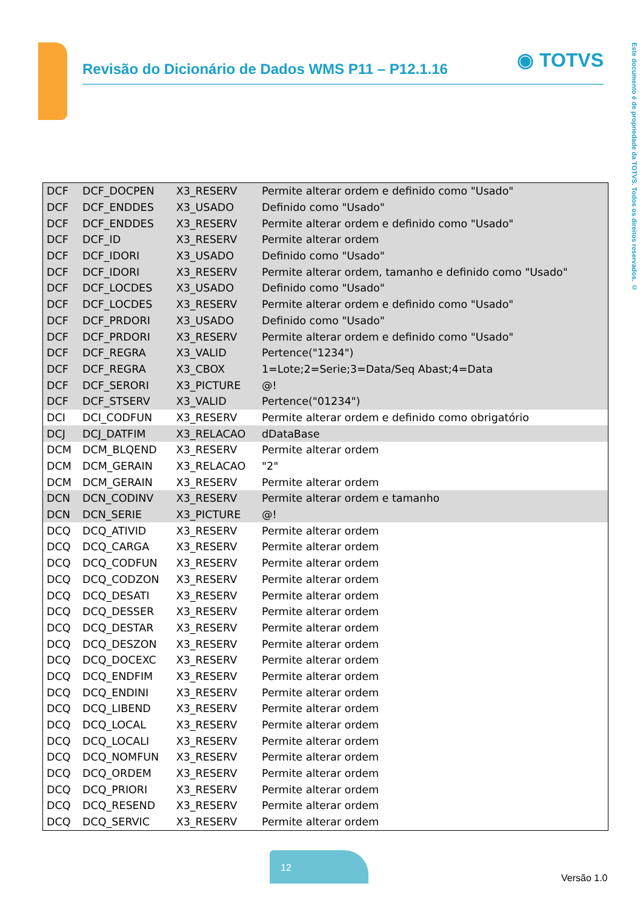Revisão do Dicionário de Dados WMS P11 – P12.1.16
◉ TOTVS
Este documento é de propriedade da TOTVS. Todos os direitos reservados. ©
| DCF | DCF_DOCPEN | X3_RESERV | Permite alterar ordem e definido como "Usado" |
| DCF | DCF_ENDDES | X3_USADO | Definido como "Usado" |
| DCF | DCF_ENDDES | X3_RESERV | Permite alterar ordem e definido como "Usado" |
| DCF | DCF_ID | X3_RESERV | Permite alterar ordem |
| DCF | DCF_IDORI | X3_USADO | Definido como "Usado" |
| DCF | DCF_IDORI | X3_RESERV | Permite alterar ordem, tamanho e definido como "Usado" |
| DCF | DCF_LOCDES | X3_USADO | Definido como "Usado" |
| DCF | DCF_LOCDES | X3_RESERV | Permite alterar ordem e definido como "Usado" |
| DCF | DCF_PRDORI | X3_USADO | Definido como "Usado" |
| DCF | DCF_PRDORI | X3_RESERV | Permite alterar ordem e definido como "Usado" |
| DCF | DCF_REGRA | X3_VALID | Pertence("1234") |
| DCF | DCF_REGRA | X3_CBOX | 1=Lote;2=Serie;3=Data/Seq Abast;4=Data |
| DCF | DCF_SERORI | X3_PICTURE | @! |
| DCF | DCF_STSERV | X3_VALID | Pertence("01234") |
| DCI | DCI_CODFUN | X3_RESERV | Permite alterar ordem e definido como obrigatório |
| DCJ | DCJ_DATFIM | X3_RELACAO | dDataBase |
| DCM | DCM_BLQEND | X3_RESERV | Permite alterar ordem |
| DCM | DCM_GERAIN | X3_RELACAO | "2" |
| DCM | DCM_GERAIN | X3_RESERV | Permite alterar ordem |
| DCN | DCN_CODINV | X3_RESERV | Permite alterar ordem e tamanho |
| DCN | DCN_SERIE | X3_PICTURE | @! |
| DCQ | DCQ_ATIVID | X3_RESERV | Permite alterar ordem |
| DCQ | DCQ_CARGA | X3_RESERV | Permite alterar ordem |
| DCQ | DCQ_CODFUN | X3_RESERV | Permite alterar ordem |
| DCQ | DCQ_CODZON | X3_RESERV | Permite alterar ordem |
| DCQ | DCQ_DESATI | X3_RESERV | Permite alterar ordem |
| DCQ | DCQ_DESSER | X3_RESERV | Permite alterar ordem |
| DCQ | DCQ_DESTAR | X3_RESERV | Permite alterar ordem |
| DCQ | DCQ_DESZON | X3_RESERV | Permite alterar ordem |
| DCQ | DCQ_DOCEXC | X3_RESERV | Permite alterar ordem |
| DCQ | DCQ_ENDFIM | X3_RESERV | Permite alterar ordem |
| DCQ | DCQ_ENDINI | X3_RESERV | Permite alterar ordem |
| DCQ | DCQ_LIBEND | X3_RESERV | Permite alterar ordem |
| DCQ | DCQ_LOCAL | X3_RESERV | Permite alterar ordem |
| DCQ | DCQ_LOCALI | X3_RESERV | Permite alterar ordem |
| DCQ | DCQ_NOMFUN | X3_RESERV | Permite alterar ordem |
| DCQ | DCQ_ORDEM | X3_RESERV | Permite alterar ordem |
| DCQ | DCQ_PRIORI | X3_RESERV | Permite alterar ordem |
| DCQ | DCQ_RESEND | X3_RESERV | Permite alterar ordem |
| DCQ | DCQ_SERVIC | X3_RESERV | Permite alterar ordem |
12
Versão 1.0